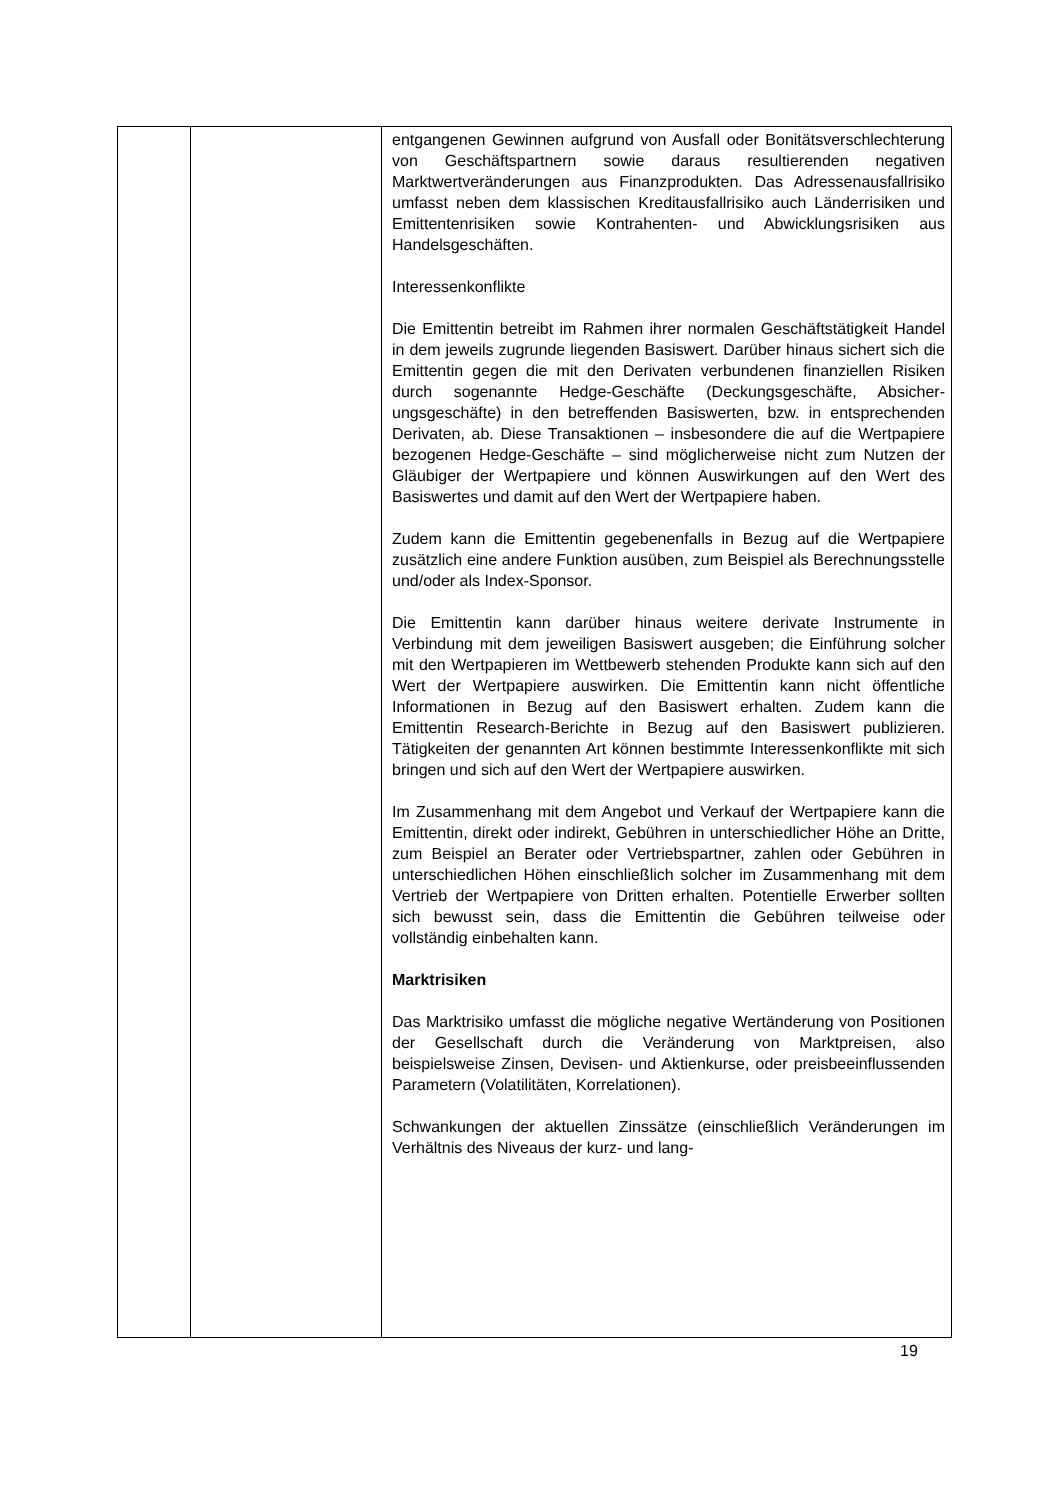| | | entgangenen Gewinnen aufgrund von Ausfall oder Bonitäts­verschlechterung von Geschäftspartnern sowie daraus resultierenden negativen Marktwertveränderungen aus Finanz­produkten. Das Adressenausfallrisiko umfasst neben dem klassischen Kreditausfallrisiko auch Länderrisiken und Emittentenrisiken sowie Kontrahenten- und Abwicklungsrisiken aus Handelsgeschäften. Interessenkonflikte Die Emittentin betreibt im Rahmen ihrer normalen Geschäftstätigkeit Handel in dem jeweils zugrunde liegenden Basiswert. Darüber hinaus sichert sich die Emittentin gegen die mit den Derivaten verbundenen finanziellen Risiken durch sogenannte Hedge-Geschäfte (Deckungsgeschäfte, Absicher­ungsgeschäfte) in den betreffenden Basiswerten, bzw. in entsprechenden Derivaten, ab. Diese Transaktionen – insbesondere die auf die Wertpapiere bezogenen Hedge-Ge­schäfte – sind möglicherweise nicht zum Nutzen der Gläubiger der Wertpapiere und können Auswirkungen auf den Wert des Basiswertes und damit auf den Wert der Wertpapiere haben. Zudem kann die Emittentin gegebenenfalls in Bezug auf die Wertpapiere zusätzlich eine andere Funktion ausüben, zum Beispiel als Berechnungsstelle und/oder als Index-Sponsor. Die Emittentin kann darüber hinaus weitere derivate Instrumente in Verbindung mit dem jeweiligen Basiswert ausgeben; die Einführung solcher mit den Wertpapieren im Wettbewerb stehenden Produkte kann sich auf den Wert der Wertpapiere auswirken. Die Emittentin kann nicht öffentliche Informationen in Bezug auf den Basiswert erhalten. Zudem kann die Emittentin Research-Berichte in Bezug auf den Basiswert publizieren. Tätigkeiten der genannten Art können bestimmte Interessenkonflikte mit sich bringen und sich auf den Wert der Wertpapiere auswirken. Im Zusammenhang mit dem Angebot und Verkauf der Wert­papiere kann die Emittentin, direkt oder indirekt, Gebühren in unterschiedlicher Höhe an Dritte, zum Beispiel an Berater oder Vertriebspartner, zahlen oder Gebühren in unterschiedlichen Höhen einschließlich solcher im Zusammenhang mit dem Vertrieb der Wertpapiere von Dritten erhalten. Potentielle Erwerber sollten sich bewusst sein, dass die Emittentin die Gebühren teilweise oder vollständig einbehalten kann. Marktrisiken Das Marktrisiko umfasst die mögliche negative Wertänderung von Positionen der Gesellschaft durch die Veränderung von Marktpreisen, also beispielsweise Zinsen, Devisen- und Aktienkurse, oder preisbeeinflussenden Parametern (Volatilitäten, Korrelationen). Schwankungen der aktuellen Zinssätze (einschließlich Veränderungen im Verhältnis des Niveaus der kurz- und lang- |
19